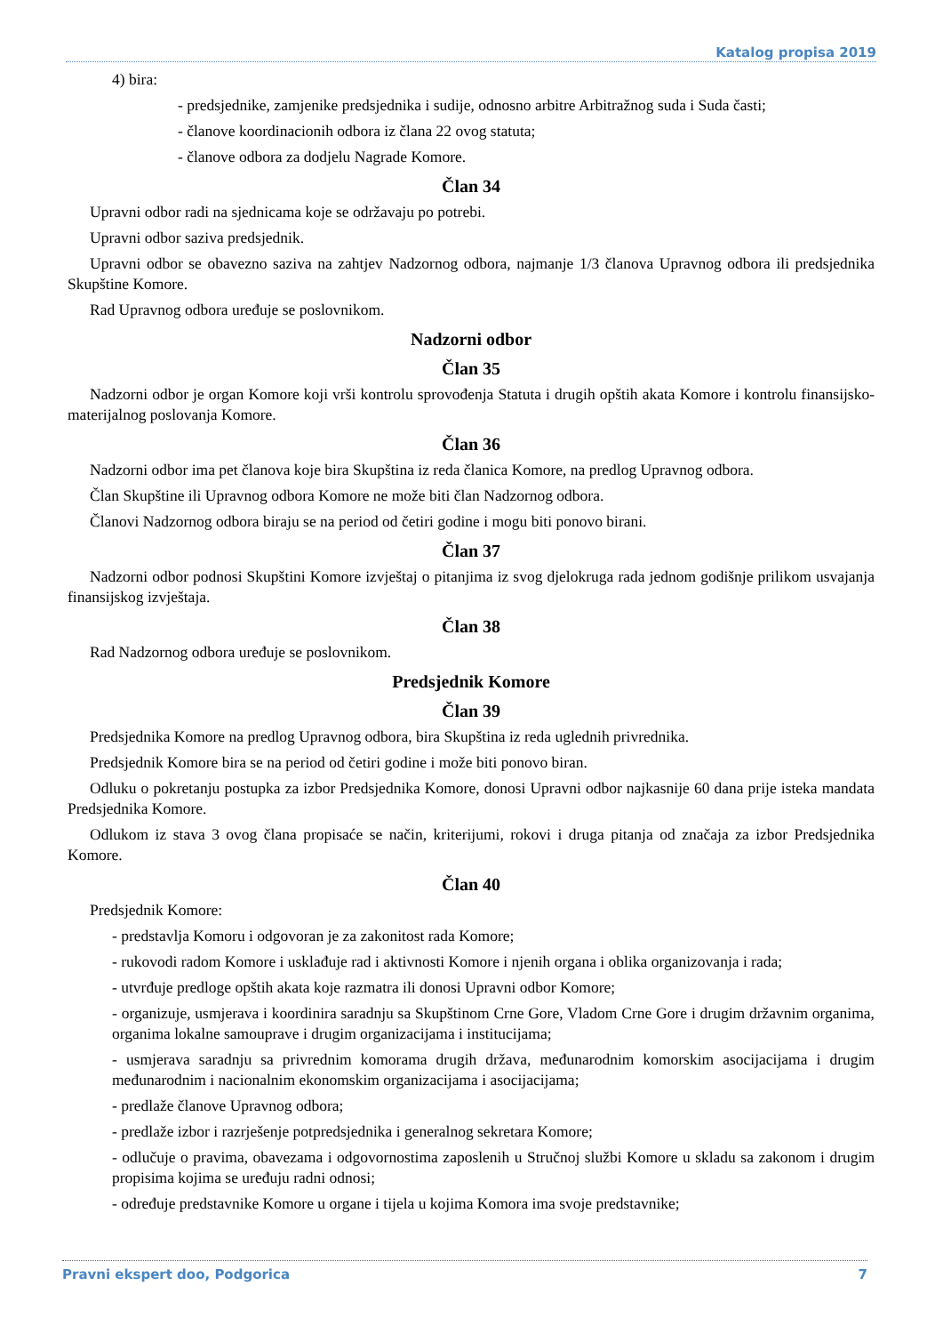Katalog propisa 2019
4) bira:
- predsjednike, zamjenike predsjednika i sudije, odnosno arbitre Arbitražnog suda i Suda časti;
- članove koordinacionih odbora iz člana 22 ovog statuta;
- članove odbora za dodjelu Nagrade Komore.
Član 34
Upravni odbor radi na sjednicama koje se održavaju po potrebi.
Upravni odbor saziva predsjednik.
Upravni odbor se obavezno saziva na zahtjev Nadzornog odbora, najmanje 1/3 članova Upravnog odbora ili predsjednika Skupštine Komore.
Rad Upravnog odbora uređuje se poslovnikom.
Nadzorni odbor
Član 35
Nadzorni odbor je organ Komore koji vrši kontrolu sprovođenja Statuta i drugih opštih akata Komore i kontrolu finansijsko-materijalnog poslovanja Komore.
Član 36
Nadzorni odbor ima pet članova koje bira Skupština iz reda članica Komore, na predlog Upravnog odbora.
Član Skupštine ili Upravnog odbora Komore ne može biti član Nadzornog odbora.
Članovi Nadzornog odbora biraju se na period od četiri godine i mogu biti ponovo birani.
Član 37
Nadzorni odbor podnosi Skupštini Komore izvještaj o pitanjima iz svog djelokruga rada jednom godišnje prilikom usvajanja finansijskog izvještaja.
Član 38
Rad Nadzornog odbora uređuje se poslovnikom.
Predsjednik Komore
Član 39
Predsjednika Komore na predlog Upravnog odbora, bira Skupština iz reda uglednih privrednika.
Predsjednik Komore bira se na period od četiri godine i može biti ponovo biran.
Odluku o pokretanju postupka za izbor Predsjednika Komore, donosi Upravni odbor najkasnije 60 dana prije isteka mandata Predsjednika Komore.
Odlukom iz stava 3 ovog člana propisaće se način, kriterijumi, rokovi i druga pitanja od značaja za izbor Predsjednika Komore.
Član 40
Predsjednik Komore:
- predstavlja Komoru i odgovoran je za zakonitost rada Komore;
- rukovodi radom Komore i usklađuje rad i aktivnosti Komore i njenih organa i oblika organizovanja i rada;
- utvrđuje predloge opštih akata koje razmatra ili donosi Upravni odbor Komore;
- organizuje, usmjerava i koordinira saradnju sa Skupštinom Crne Gore, Vladom Crne Gore i drugim državnim organima, organima lokalne samouprave i drugim organizacijama i institucijama;
- usmjerava saradnju sa privrednim komorama drugih država, međunarodnim komorskim asocijacijama i drugim međunarodnim i nacionalnim ekonomskim organizacijama i asocijacijama;
- predlaže članove Upravnog odbora;
- predlaže izbor i razrješenje potpredsjednika i generalnog sekretara Komore;
- odlučuje o pravima, obavezama i odgovornostima zaposlenih u Stručnoj službi Komore u skladu sa zakonom i drugim propisima kojima se uređuju radni odnosi;
- određuje predstavnike Komore u organe i tijela u kojima Komora ima svoje predstavnike;
Pravni ekspert doo, Podgorica 7